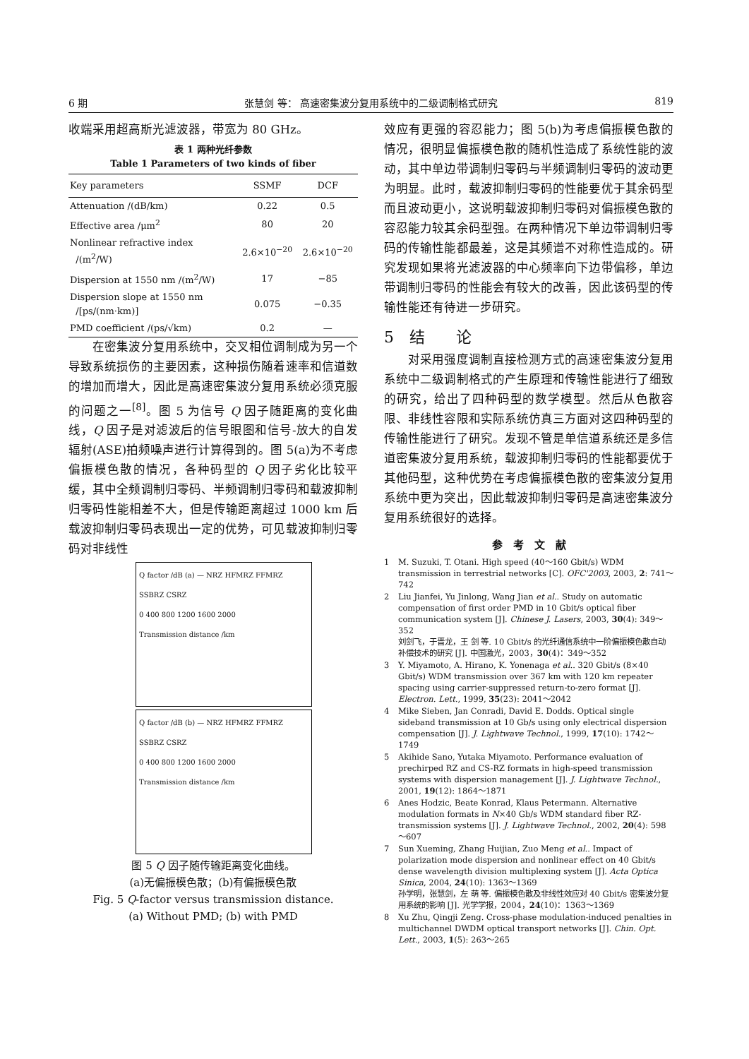6 期 张慧剑 等： 高速密集波分复用系统中的二级调制格式研究 819
收端采用超高斯光滤波器，带宽为 80 GHz。
表 1 两种光纤参数
Table 1 Parameters of two kinds of fiber
| Key parameters | SSMF | DCF |
| --- | --- | --- |
| Attenuation /(dB/km) | 0.22 | 0.5 |
| Effective area /μm<sup>2</sup> | 80 | 20 |
| Nonlinear refractive index /(m<sup>2</sup>/W) | 2.6×10<sup>−20</sup> | 2.6×10<sup>−20</sup> |
| Dispersion at 1550 nm /(m<sup>2</sup>/W) | 17 | −85 |
| Dispersion slope at 1550 nm /[ps/(nm·km)] | 0.075 | −0.35 |
| PMD coefficient /(ps/√km) | 0.2 | — |
　　在密集波分复用系统中，交叉相位调制成为另一个导致系统损伤的主要因素，这种损伤随着速率和信道数的增加而增大，因此是高速密集波分复用系统必须克服的问题之一<sup>[8]</sup>。图 5 为信号 Q 因子随距离的变化曲线，Q 因子是对滤波后的信号眼图和信号-放大的自发辐射(ASE)拍频噪声进行计算得到的。图 5(a)为不考虑偏振模色散的情况，各种码型的 Q 因子劣化比较平缓，其中全频调制归零码、半频调制归零码和载波抑制归零码性能相差不大，但是传输距离超过 1000 km 后载波抑制归零码表现出一定的优势，可见载波抑制归零码对非线性
Q factor /dB (a) — NRZ HFMRZ FFMRZ SSBRZ CSRZ
0 400 800 1200 1600 2000
Transmission distance /km
Q factor /dB (b) — NRZ HFMRZ FFMRZ SSBRZ CSRZ
0 400 800 1200 1600 2000
Transmission distance /km
图 5 Q 因子随传输距离变化曲线。
(a)无偏振模色散；(b)有偏振模色散
Fig. 5 Q-factor versus transmission distance.
(a) Without PMD; (b) with PMD
效应有更强的容忍能力；图 5(b)为考虑偏振模色散的情况，很明显偏振模色散的随机性造成了系统性能的波动，其中单边带调制归零码与半频调制归零码的波动更为明显。此时，载波抑制归零码的性能要优于其余码型而且波动更小，这说明载波抑制归零码对偏振模色散的容忍能力较其余码型强。在两种情况下单边带调制归零码的传输性能都最差，这是其频谱不对称性造成的。研究发现如果将光滤波器的中心频率向下边带偏移，单边带调制归零码的性能会有较大的改善，因此该码型的传输性能还有待进一步研究。
5　结　　论
　　对采用强度调制直接检测方式的高速密集波分复用系统中二级调制格式的产生原理和传输性能进行了细致的研究，给出了四种码型的数学模型。然后从色散容限、非线性容限和实际系统仿真三方面对这四种码型的传输性能进行了研究。发现不管是单信道系统还是多信道密集波分复用系统，载波抑制归零码的性能都要优于其他码型，这种优势在考虑偏振模色散的密集波分复用系统中更为突出，因此载波抑制归零码是高速密集波分复用系统很好的选择。
参　考　文　献
1 M. Suzuki, T. Otani. High speed (40～160 Gbit/s) WDM transmission in terrestrial networks [C]. OFC'2003, 2003, 2: 741～742
2 Liu Jianfei, Yu Jinlong, Wang Jian et al.. Study on automatic compensation of first order PMD in 10 Gbit/s optical fiber communication system [J]. Chinese J. Lasers, 2003, 30(4): 349～352
刘剑飞，于晋龙，王 剑 等. 10 Gbit/s 的光纤通信系统中一阶偏振模色散自动补偿技术的研究 [J]. 中国激光，2003，30(4)：349～352
3 Y. Miyamoto, A. Hirano, K. Yonenaga et al.. 320 Gbit/s (8×40 Gbit/s) WDM transmission over 367 km with 120 km repeater spacing using carrier-suppressed return-to-zero format [J]. Electron. Lett., 1999, 35(23): 2041～2042
4 Mike Sieben, Jan Conradi, David E. Dodds. Optical single sideband transmission at 10 Gb/s using only electrical dispersion compensation [J]. J. Lightwave Technol., 1999, 17(10): 1742～1749
5 Akihide Sano, Yutaka Miyamoto. Performance evaluation of prechirped RZ and CS-RZ formats in high-speed transmission systems with dispersion management [J]. J. Lightwave Technol., 2001, 19(12): 1864～1871
6 Anes Hodzic, Beate Konrad, Klaus Petermann. Alternative modulation formats in N×40 Gb/s WDM standard fiber RZ-transmission systems [J]. J. Lightwave Technol., 2002, 20(4): 598～607
7 Sun Xueming, Zhang Huijian, Zuo Meng et al.. Impact of polarization mode dispersion and nonlinear effect on 40 Gbit/s dense wavelength division multiplexing system [J]. Acta Optica Sinica, 2004, 24(10): 1363～1369
孙学明，张慧剑，左 萌 等. 偏振模色散及非线性效应对 40 Gbit/s 密集波分复用系统的影响 [J]. 光学学报，2004，24(10)：1363～1369
8 Xu Zhu, Qingji Zeng. Cross-phase modulation-induced penalties in multichannel DWDM optical transport networks [J]. Chin. Opt. Lett., 2003, 1(5): 263～265